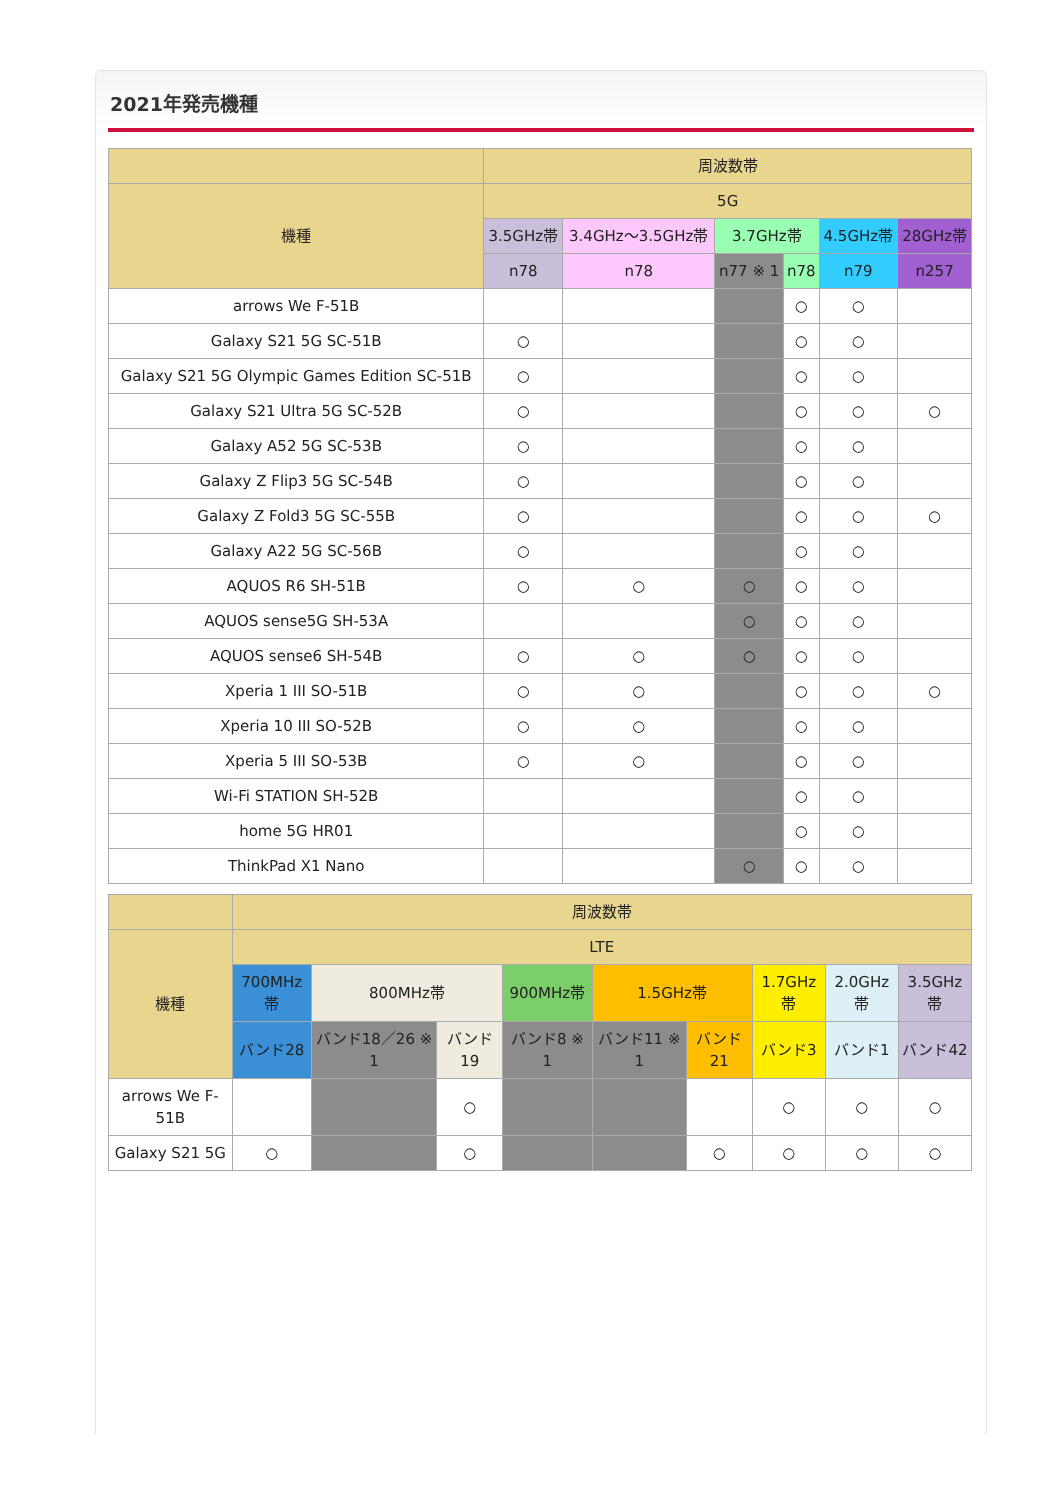2021年発売機種
| | 周波数帯 | | | | | |
| --- | --- | --- | --- | --- | --- | --- |
| 機種 | 5G | | | | | |
| | 3.5GHz帯 | 3.4GHz～3.5GHz帯 | 3.7GHz帯 | | 4.5GHz帯 | 28GHz帯 |
| | n78 | n78 | n77 ※ 1 | n78 | n79 | n257 |
| arrows We F-51B | | | | ○ | ○ | |
| Galaxy S21 5G SC-51B | ○ | | | ○ | ○ | |
| Galaxy S21 5G Olympic Games Edition SC-51B | ○ | | | ○ | ○ | |
| Galaxy S21 Ultra 5G SC-52B | ○ | | | ○ | ○ | ○ |
| Galaxy A52 5G SC-53B | ○ | | | ○ | ○ | |
| Galaxy Z Flip3 5G SC-54B | ○ | | | ○ | ○ | |
| Galaxy Z Fold3 5G SC-55B | ○ | | | ○ | ○ | ○ |
| Galaxy A22 5G SC-56B | ○ | | | ○ | ○ | |
| AQUOS R6 SH-51B | ○ | ○ | ○ | ○ | ○ | |
| AQUOS sense5G SH-53A | | | ○ | ○ | ○ | |
| AQUOS sense6 SH-54B | ○ | ○ | ○ | ○ | ○ | |
| Xperia 1 III SO-51B | ○ | ○ | | ○ | ○ | ○ |
| Xperia 10 III SO-52B | ○ | ○ | | ○ | ○ | |
| Xperia 5 III SO-53B | ○ | ○ | | ○ | ○ | |
| Wi-Fi STATION SH-52B | | | | ○ | ○ | |
| home 5G HR01 | | | | ○ | ○ | |
| ThinkPad X1 Nano | | | ○ | ○ | ○ | |
| | 周波数帯 | | | | | | | | |
| --- | --- | --- | --- | --- | --- | --- | --- | --- | --- |
| 機種 | LTE | | | | | | | | |
| | 700MHz帯 | 800MHz帯 | | 900MHz帯 | 1.5GHz帯 | | 1.7GHz帯 | 2.0GHz帯 | 3.5GHz帯 |
| | バンド28 | バンド18／26 ※ 1 | バンド19 | バンド8 ※ 1 | バンド11 ※ 1 | バンド21 | バンド3 | バンド1 | バンド42 |
| arrows We F-51B | | | ○ | | | | ○ | ○ | ○ |
| Galaxy S21 5G | ○ | | ○ | | | ○ | ○ | ○ | ○ |